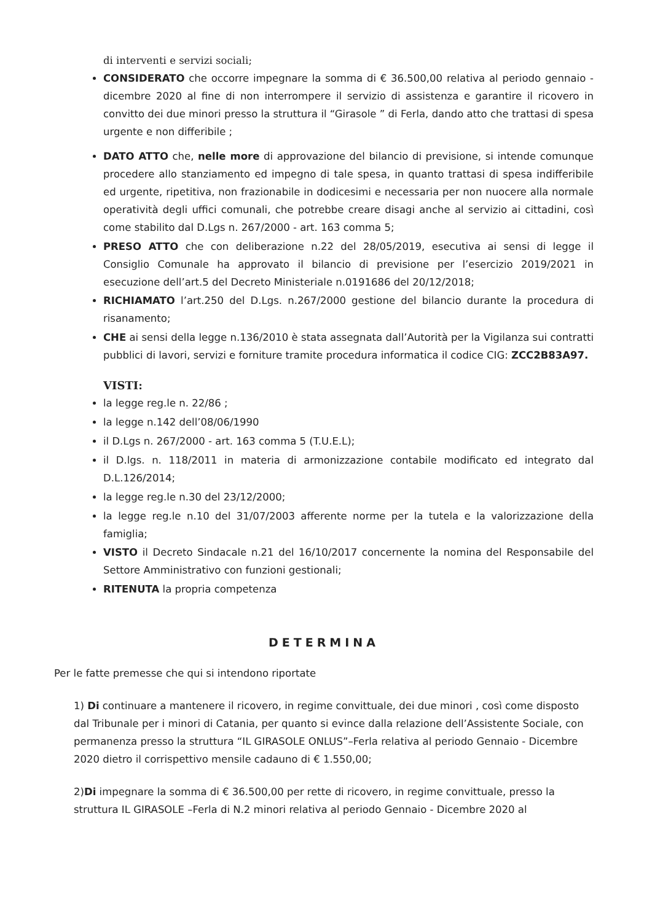di interventi e servizi sociali;
CONSIDERATO che occorre impegnare la somma di € 36.500,00 relativa al periodo gennaio - dicembre 2020 al fine di non interrompere il servizio di assistenza e garantire il ricovero in convitto dei due minori presso la struttura il “Girasole ” di Ferla, dando atto che trattasi di spesa urgente e non differibile ;
DATO ATTO che, nelle more di approvazione del bilancio di previsione, si intende comunque procedere allo stanziamento ed impegno di tale spesa, in quanto trattasi di spesa indifferibile ed urgente, ripetitiva, non frazionabile in dodicesimi e necessaria per non nuocere alla normale operatività degli uffici comunali, che potrebbe creare disagi anche al servizio ai cittadini, così come stabilito dal D.Lgs n. 267/2000 - art. 163 comma 5;
PRESO ATTO che con deliberazione n.22 del 28/05/2019, esecutiva ai sensi di legge il Consiglio Comunale ha approvato il bilancio di previsione per l’esercizio 2019/2021 in esecuzione dell’art.5 del Decreto Ministeriale n.0191686 del 20/12/2018;
RICHIAMATO l’art.250 del D.Lgs. n.267/2000 gestione del bilancio durante la procedura di risanamento;
CHE ai sensi della legge n.136/2010 è stata assegnata dall’Autorità per la Vigilanza sui contratti pubblici di lavori, servizi e forniture tramite procedura informatica il codice CIG: ZCC2B83A97.
VISTI:
la legge reg.le n. 22/86 ;
la legge n.142 dell’08/06/1990
il D.Lgs n. 267/2000 - art. 163 comma 5 (T.U.E.L);
il D.lgs. n. 118/2011 in materia di armonizzazione contabile modificato ed integrato dal D.L.126/2014;
la legge reg.le n.30 del 23/12/2000;
la legge reg.le n.10 del 31/07/2003 afferente norme per la tutela e la valorizzazione della famiglia;
VISTO il Decreto Sindacale n.21 del 16/10/2017 concernente la nomina del Responsabile del Settore Amministrativo con funzioni gestionali;
RITENUTA la propria competenza
DETERMINA
Per le fatte premesse che qui si intendono riportate
1) Di continuare a mantenere il ricovero, in regime convittuale, dei due minori , così come disposto dal Tribunale per i minori di Catania, per quanto si evince dalla relazione dell’Assistente Sociale, con permanenza presso la struttura “IL GIRASOLE ONLUS”–Ferla relativa al periodo Gennaio - Dicembre 2020 dietro il corrispettivo mensile cadauno di € 1.550,00;
2)Di impegnare la somma di € 36.500,00 per rette di ricovero, in regime convittuale, presso la struttura IL GIRASOLE –Ferla di N.2 minori relativa al periodo Gennaio - Dicembre 2020 al